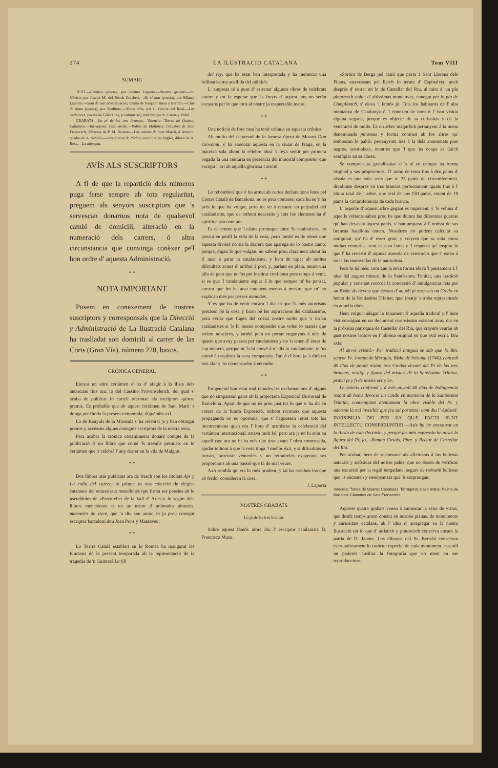274 LA ILUSTRACIO CATALANA Tom VIII
SUMARI
TEXT.—Crónica general, per Jacinto Laporta.—Nostres grabats.—La fábrica, per Joseph M. del Bosch Gelabert.—Ab vi nou (poesia), per Miquel Laporta.—Gent de mar (continuació), drama de Joaquim Riera y Bertran.—Clar de lluna (poesia), per Traditore.—Notas útils, per L. Garcia del Real.—Los carboners, poema de Félix Gras, (continuació), traduhit per A. Careta y Vidal.
GRABATS.—Lo pi de las tres brancas.—Valencia: Torres de Quarte; Cabanyas.—Tarragona: Casa árabe.—Palma de Mallorca: Claustres de Sant Francesch; Dibuxos de P. M. Bertran.—Los coloms de Sant March, á Venecia, quadro de A. Schtler.—Sant Antoni de Pádua, escultura de Anglés, dibuix de A. Ross.—La almoyna.
AVÍS ALS SUSCRIPTORS
A fi de que la repartició dels números puga ferse sempre ab tota regularitat, preguem als senyors suscriptors que 's servescan donarnos nota de qualsevol cambi de domicili, alteració en la numeració dels carrers, ó altra circunstancia que convinga conèxer pe'l bon ordre d' aquesta Administració.
* *
NOTA IMPORTANT
Posem en conexement de nostres suscriptors y corresponsals que la Direcció y Administració de La Ilustració Catalana ha traslladat son domicili al carrer de las Corts (Gran Vía), número 220, baxos.
CRÓNICA GENERAL
Encara un altre certámen s' ha d' afegir á la llista dels anunciats fins ara: lo del Cassino Provensalench, del qual s' acaba de publicar lo cartell oferintse als escriptors quinze premis. Es probable que ab aquest certámen de Sant Martí 's donga per finida la present temporada, diguémho axí.
Lo de Banyuls de la Marenda s' ha celebrat ja y han obtingut premis y accéssits alguns coneguts escriptors de la nostra terra.
Pera acabar la crónica certaminesca donaré compte de la publicació d' un llibre que conté 'ls travalls premiats en lo certámen que 's celebrá l' any darrer en la vila de Malgrat.
* *
Dos llibres més publicats ara de fresch son los titolats Ays y La colla del carrer; lo primer es una colecció de elegíes catalanes del entussiasta rossellonés que firma ses poesíes ab lo pseudónim de «Pastorellet de la Vall d' Arles;» lo segon dels llibres mencionats es tot un tresor d' animades pintures, memories de xicot, que 'n diu son autor, lo ja prou conegut escriptor barceloní don Joan Pons y Massaveu.
* *
Lo Teatre Catalá establert en lo Romea ha inaugurat les funcions de la present temporada ab la representació de la tragedia de 'n Guimerá Lo fill
del rey, que ha estat ben interpretada y ha merescut una brillantíssima acullida del públich.
L' empresa té á punt d' estrenar algunes obres de celebrats autors y tot fa esperar que 'ls fruyts d' aquest any no serán escassos per lo que toca al nostre ja respectable teatre.
* *
Una noticia de fora casa ha tenir cabuda en aquesta crónica.
Ab motiu del centenari de la famosa ópera de Mozart Don Giovanni, s' ha executat aquesta en la ciutat de Praga, en la mateixa sala ahont la célebre obra 's feya sentir per primera vegada fa una centuria en presencia del inmortal compositor que enriquí l' art ab aquella gloriosa creació.
* *
Lo rebombori que s' ha armat ab certes declaracions fetes pel Centre Catalá de Barcelona, no es pera contarse; cada hu se 'n ha prés lo que ha volgut, pero tot ve á recaure en perjudici del catalanisme, que de tothom necessita y tots los elements ha d' aprofitar ara com ara.
Es de creure que 'l cisma promogut entre 'ls catalanistes, no posará en perill la vida de la cosa, pero també es de témer que aquesta divisió no sia la darrera que aparega en lo nostre camp, perque, digan lo que vulgan, no sabem prou clarament ahont ha d' anar á parar lo catalanisme, y hem de topar ab moltes dificultats avans d' arribar á port, y, parlant en plata, tenim una pila de gent que no 'ns pot inspirar confiansa pera temps á venir, si es que 'l catalanisme aspira á lo que sempre m' he pensat, encara que ho he anat entenent menos á mesura que m' ho explican més per pesses menudes.
Y es que ha de venir encara 'l dia en que 'ls més autorisats precisen bé la cosa y fixen bé les aspiracions del catalanisme, pera evitar que fugen del costat nostre molts que 's dirían catalanistes si 'ls hi fessen compendre que volen lo mateix que volem nosaltres, y també pera no portar enganyats á més de quatre que avuy passan per catalanistes y no 'n tenen d' ésser de cap manera, perque ni 'ls hi convé á n' ells lo catalanisme, ni 'ns convé á nosaltres la seva companyía. Tart ó d' hora ja 's dirá tot ben clar y 'ns comensarém á entendre.
* *
En general han estat mal rebudes les exclamacions d' alguns que no simpatisan gaire ab la projectada Exposició Universal de Barcelona. Apart de que no es prou just tot lo que s' ha dit en contra de la futura Exposició, tothom reconeix que aquesta propaganda no es oportuna; que s' haguessen retret tots los inconvenients quan era l' hora d' acordarse la celebració del certámen internacional, estava molt bé; pero ara ja no hi som en aquell cas: ara no hi ha més que tirar avant l' obra comensada, ajudar tothom á que la cosa tinga 'l mellor éxit, y si dificultats se trovan, procurar véncerles y no retraúreles exagerant ses proporcions ab una passió que fa de mal veure.
Axó sembla qu' era lo més prudent, y tal ho creuhen los que ab fredor consideran la cosa.
J. Laporta
NOSTRES GRABATS
Lo pi de las tres brancas
Sobre aquest famós arbre diu l' escriptor catalanista D. Francisco Muns.
«Sortint de Berga pel camí que porta á Sant Llorens dels Piteus, atravessant pel llarch lo terme d' Espinalvet, poch després d' entrar en lo de Castellar del Riu, al mitx d' un pla pintoresch voltat d' altíssimas montanyas, conegut per lo pla de Campllonch, s' eleva 'l famós pi. Tots los habitants de l' alta montanya de Catalunya ó 'l conexen de nom ó l' han visitat alguna vegada, perque es objecte de sa curiositat y de la veneració de molts. Es un arbre magnífich pertanyent á la mena denominada pinassas y forma contrast ab los altres qu' emboscan lo pahís, pertanyents tots á la dels anomenats pins negres, semi-abets, mentres que 'l que 'ns ocupa es únich exemplar en sa classe.
Se compren sa grandiositat si 's té en compte sa forma original y sas proporcions. D' arran de terra fins á deu pams d' alsada es una sola soca que te 33 pams de circumferencia, dividintse després en tres brancas perfectament iguals fins á l' altura total de l' arbre, que será de uns 150 pams, essent de 18 pams la circumferencia de cada branca.
L' aspecte d' aquest arbre gegant es imponent, y 'ls vehins d' aquells voltants saben prou be que durant las diferentas guerras qu' han devastat aquest pahís, s' han amparat á l' ombra de sas brancas batallons enters. Nosaltres no podem calcular sa antiguitat, qu' ha d' esser gran, y creyem que sa vida conta moltas centurias, sent la seva fama y 'l respecte qu' inspira lo que l' ha revestit d' aquexa aureola de veneració que s' exten á totas las maravellas de la naturalesa.
Pero hi há més: com que la seva forma eleva 'l pensament á l' idea del august misteri de la Santíssima Trinitat, una tradició popular y constant recorda la concessió d' indulgencias feta per un Bisbe als devots que devant d' aquell pi resessen un Credo en honra de la Santíssima Trinitat, qual imatje 's troba representada en aquella obra.
Hem volgut indagar lo fonament d' aquella tradició y l' hem vist consignat en un document curiosíssim existent avuy dia en la próxima parroquia de Castellar del Riu, que creyem veurán ab gust nostres lectors en l' idioma original en que está escrit. Diu axís:
Al devot cristiá:- Per tradició antigua se sab que lo Ilm. senyor Fr. Joseph de Mesquia, Bisbe de Solsona (1746), concedí 40 días de perdó resant tres Credos devant del Pi de las tres brancas, vestigi y figura del misteri de la Santíssima Trinitat, princi pi y fi de nostre ser y be.
Lo mateix confirmá y á més anyadí 40 días de Indulgencia resant ab bona devoció un Credo en memoria de la Santíssima Trinitat, contemplant atentament la obra visible del Pi, y adorant la má invisible que feu tal portento; com diu l' Apóstol: INVISIBILIA DEI PER EA QUÆ FACTA SUNT INTELLECTU CONSPICIUNTUR.—Axís ho he encontrat en lo Arxiu de esta Rectoría, y perqué fos més expressiu he posat la figura del Pi, jo,—Ramon Casals, Pbre. y Rector de Castellar del Riu.
Per acabar, hem de recomanar als aficionats á las bellesas naturals y artísticas del nostre pahís, que no dexen de verificar una excursió per la regió bergadana, segurs de trobarhi bellesas que 'ls encanten y ensenyansas que 'ls sorprengan.
Valencia: Torres de Quarte; Cabanyas. Tarragona: Casa árabe. Palma de Mallorca: Claustres de Sant Francesch.
Aquests quatre grabats venen á aumentar la série de vistas, que desde temps anem donant en nostres planas, de monuments y curiositats catalans, ab l' idea d' arreplegar en la nostra Ilustració tot lo que d' artístich y pintoresch conserva encara la patria de D. Jaume. Los dibuxos del Sr. Bertrán conservan escrupulosament lo carácter especial de cada monument, essentli un poderós ausiliar la fotografía que no ment en sas reproduccions.